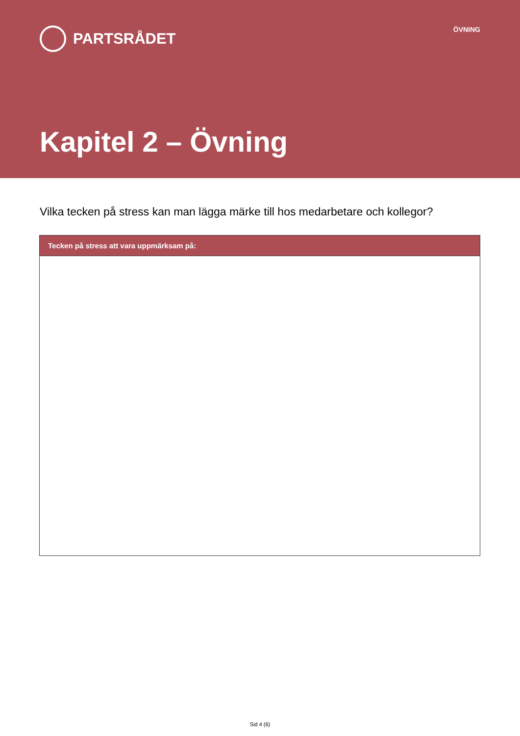PARTSRÅDET
ÖVNING
Kapitel 2 – Övning
Vilka tecken på stress kan man lägga märke till hos medarbetare och kollegor?
| Tecken på stress att vara uppmärksam på: |
| --- |
Sid 4 (6)